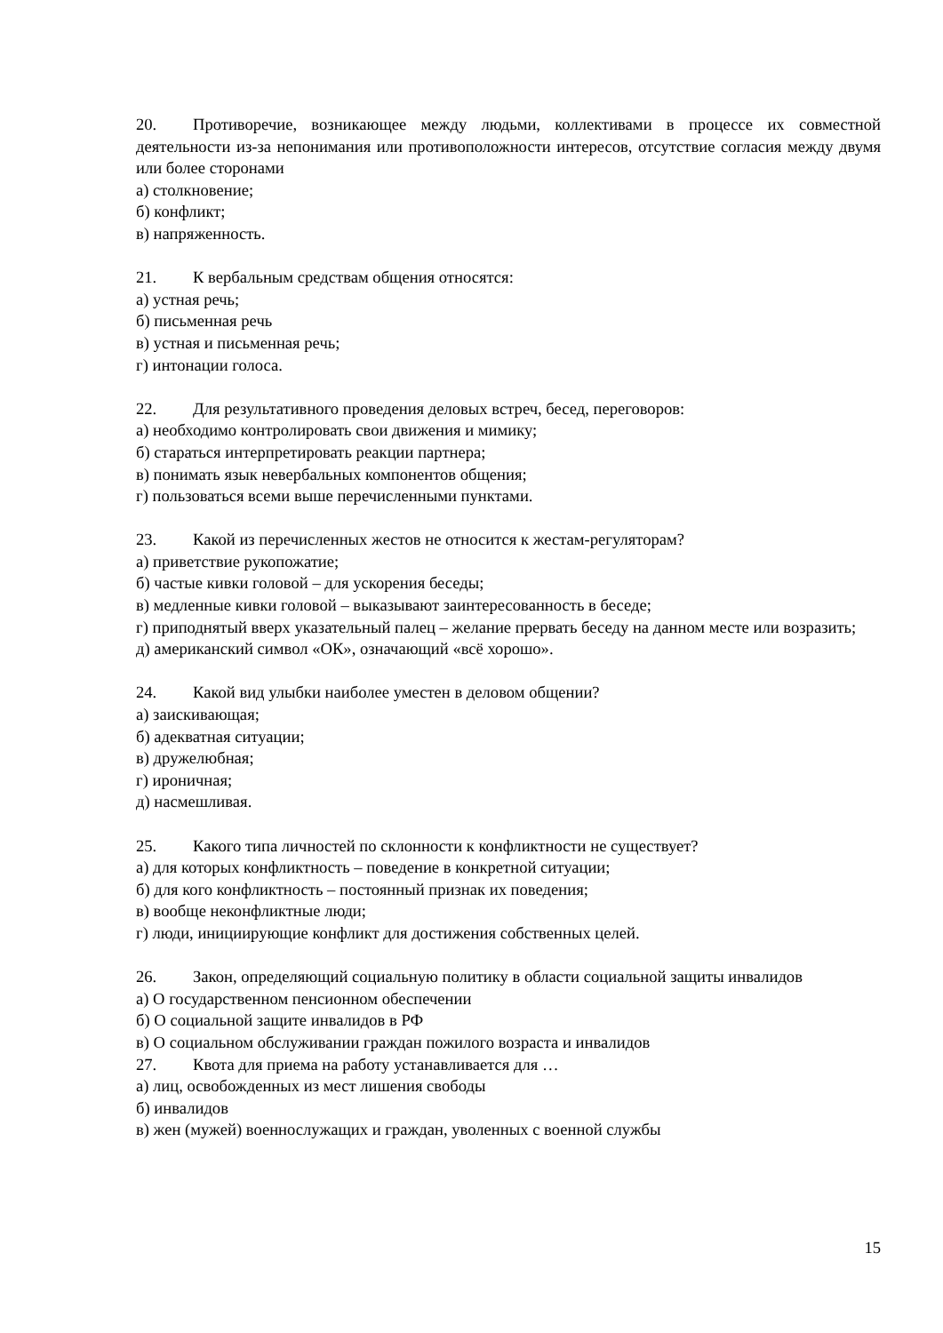20. Противоречие, возникающее между людьми, коллективами в процессе их совместной деятельности из-за непонимания или противоположности интересов, отсутствие согласия между двумя или более сторонами
а) столкновение;
б) конфликт;
в) напряженность.
21. К вербальным средствам общения относятся:
а) устная речь;
б) письменная речь
в) устная и письменная речь;
г) интонации голоса.
22. Для результативного проведения деловых встреч, бесед, переговоров:
а) необходимо контролировать свои движения и мимику;
б) стараться интерпретировать реакции партнера;
в) понимать язык невербальных компонентов общения;
г) пользоваться всеми выше перечисленными пунктами.
23. Какой из перечисленных жестов не относится к жестам-регуляторам?
а) приветствие рукопожатие;
б) частые кивки головой – для ускорения беседы;
в) медленные кивки головой – выказывают заинтересованность в беседе;
г) приподнятый вверх указательный палец – желание прервать беседу на данном месте или возразить;
д) американский символ «ОК», означающий «всё хорошо».
24. Какой вид улыбки наиболее уместен в деловом общении?
а) заискивающая;
б) адекватная ситуации;
в) дружелюбная;
г) ироничная;
д) насмешливая.
25. Какого типа личностей по склонности к конфликтности не существует?
а) для которых конфликтность – поведение в конкретной ситуации;
б) для кого конфликтность – постоянный признак их поведения;
в) вообще неконфликтные люди;
г) люди, инициирующие конфликт для достижения собственных целей.
26. Закон, определяющий социальную политику в области социальной защиты инвалидов
а) О государственном пенсионном обеспечении
б) О социальной защите инвалидов в РФ
в) О социальном обслуживании граждан пожилого возраста и инвалидов
27. Квота для приема на работу устанавливается для …
а) лиц, освобожденных из мест лишения свободы
б) инвалидов
в) жен (мужей) военнослужащих и граждан, уволенных с военной службы
15